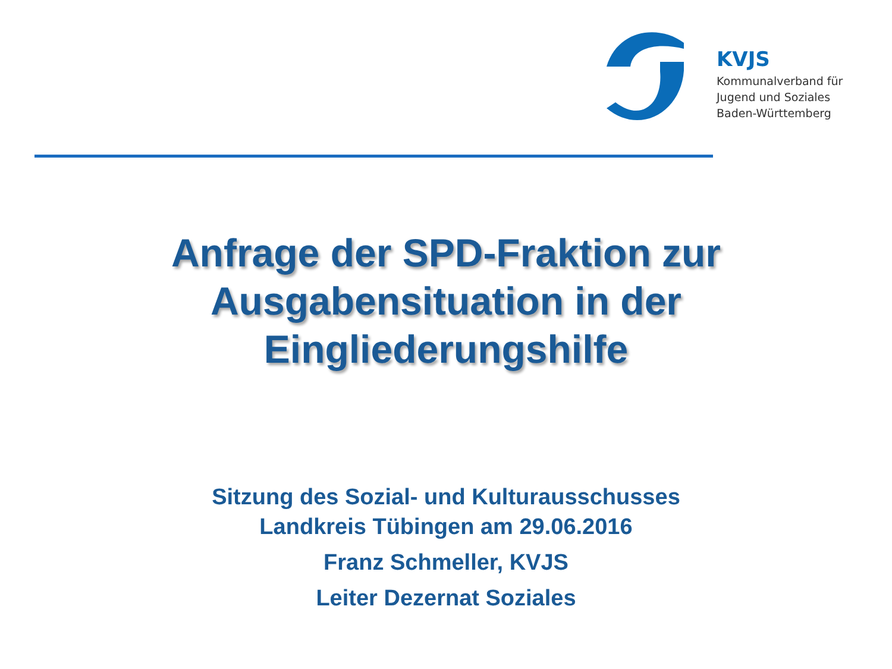KVJS
Kommunalverband für
Jugend und Soziales
Baden-Württemberg
Anfrage der SPD-Fraktion zur
Ausgabensituation in der
Eingliederungshilfe
Sitzung des Sozial- und Kulturausschusses
Landkreis Tübingen am 29.06.2016
Franz Schmeller, KVJS
Leiter Dezernat Soziales